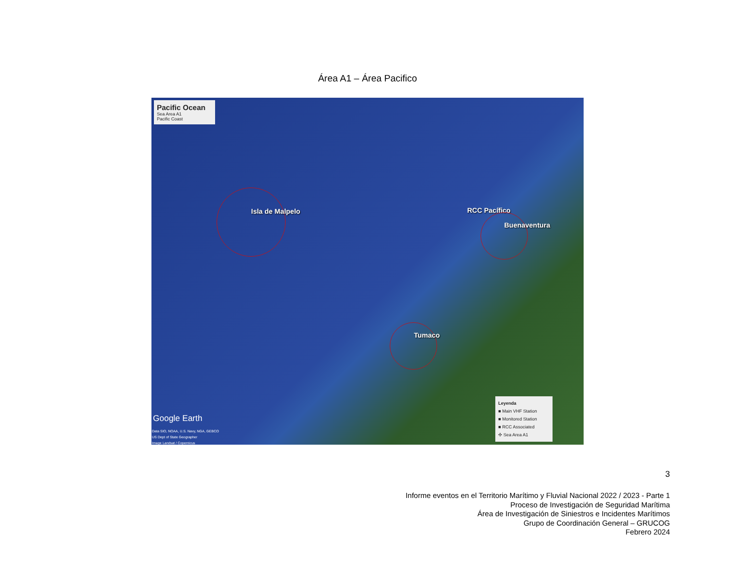Área A1 – Área Pacifico
Pacific Ocean
Sea Area A1
Pacific Coast
Isla de Malpelo RCC Pacífico
Buenaventura
Tumaco
Google Earth
Data SIO, NOAA, U.S. Navy, NGA, GEBCO
US Dept of State Geographer
Image Landsat / Copernicus
Leyenda
■ Main VHF Station
■ Monitored Station
■ RCC Associated
✣ Sea Area A1
3
Informe eventos en el Territorio Marítimo y Fluvial Nacional 2022 / 2023 - Parte 1
Proceso de Investigación de Seguridad Marítima
Área de Investigación de Siniestros e Incidentes Marítimos
Grupo de Coordinación General – GRUCOG
Febrero 2024